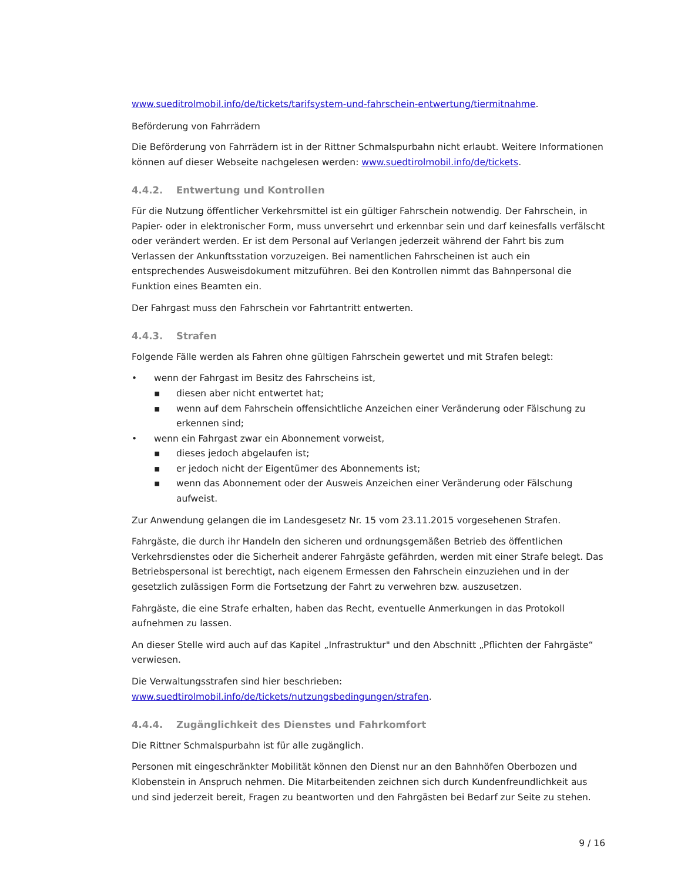www.sueditrolmobil.info/de/tickets/tarifsystem-und-fahrschein-entwertung/tiermitnahme.
Beförderung von Fahrrädern
Die Beförderung von Fahrrädern ist in der Rittner Schmalspurbahn nicht erlaubt. Weitere Informationen können auf dieser Webseite nachgelesen werden: www.suedtirolmobil.info/de/tickets.
4.4.2. Entwertung und Kontrollen
Für die Nutzung öffentlicher Verkehrsmittel ist ein gültiger Fahrschein notwendig. Der Fahrschein, in Papier- oder in elektronischer Form, muss unversehrt und erkennbar sein und darf keinesfalls verfälscht oder verändert werden. Er ist dem Personal auf Verlangen jederzeit während der Fahrt bis zum Verlassen der Ankunftsstation vorzuzeigen. Bei namentlichen Fahrscheinen ist auch ein entsprechendes Ausweisdokument mitzuführen. Bei den Kontrollen nimmt das Bahnpersonal die Funktion eines Beamten ein.
Der Fahrgast muss den Fahrschein vor Fahrtantritt entwerten.
4.4.3. Strafen
Folgende Fälle werden als Fahren ohne gültigen Fahrschein gewertet und mit Strafen belegt:
• wenn der Fahrgast im Besitz des Fahrscheins ist,
▪ diesen aber nicht entwertet hat;
▪ wenn auf dem Fahrschein offensichtliche Anzeichen einer Veränderung oder Fälschung zu erkennen sind;
• wenn ein Fahrgast zwar ein Abonnement vorweist,
▪ dieses jedoch abgelaufen ist;
▪ er jedoch nicht der Eigentümer des Abonnements ist;
▪ wenn das Abonnement oder der Ausweis Anzeichen einer Veränderung oder Fälschung aufweist.
Zur Anwendung gelangen die im Landesgesetz Nr. 15 vom 23.11.2015 vorgesehenen Strafen.
Fahrgäste, die durch ihr Handeln den sicheren und ordnungsgemäßen Betrieb des öffentlichen Verkehrsdienstes oder die Sicherheit anderer Fahrgäste gefährden, werden mit einer Strafe belegt. Das Betriebspersonal ist berechtigt, nach eigenem Ermessen den Fahrschein einzuziehen und in der gesetzlich zulässigen Form die Fortsetzung der Fahrt zu verwehren bzw. auszusetzen.
Fahrgäste, die eine Strafe erhalten, haben das Recht, eventuelle Anmerkungen in das Protokoll aufnehmen zu lassen.
An dieser Stelle wird auch auf das Kapitel „Infrastruktur" und den Abschnitt „Pflichten der Fahrgäste“ verwiesen.
Die Verwaltungsstrafen sind hier beschrieben:
www.suedtirolmobil.info/de/tickets/nutzungsbedingungen/strafen.
4.4.4. Zugänglichkeit des Dienstes und Fahrkomfort
Die Rittner Schmalspurbahn ist für alle zugänglich.
Personen mit eingeschränkter Mobilität können den Dienst nur an den Bahnhöfen Oberbozen und Klobenstein in Anspruch nehmen. Die Mitarbeitenden zeichnen sich durch Kundenfreundlichkeit aus und sind jederzeit bereit, Fragen zu beantworten und den Fahrgästen bei Bedarf zur Seite zu stehen.
9 / 16